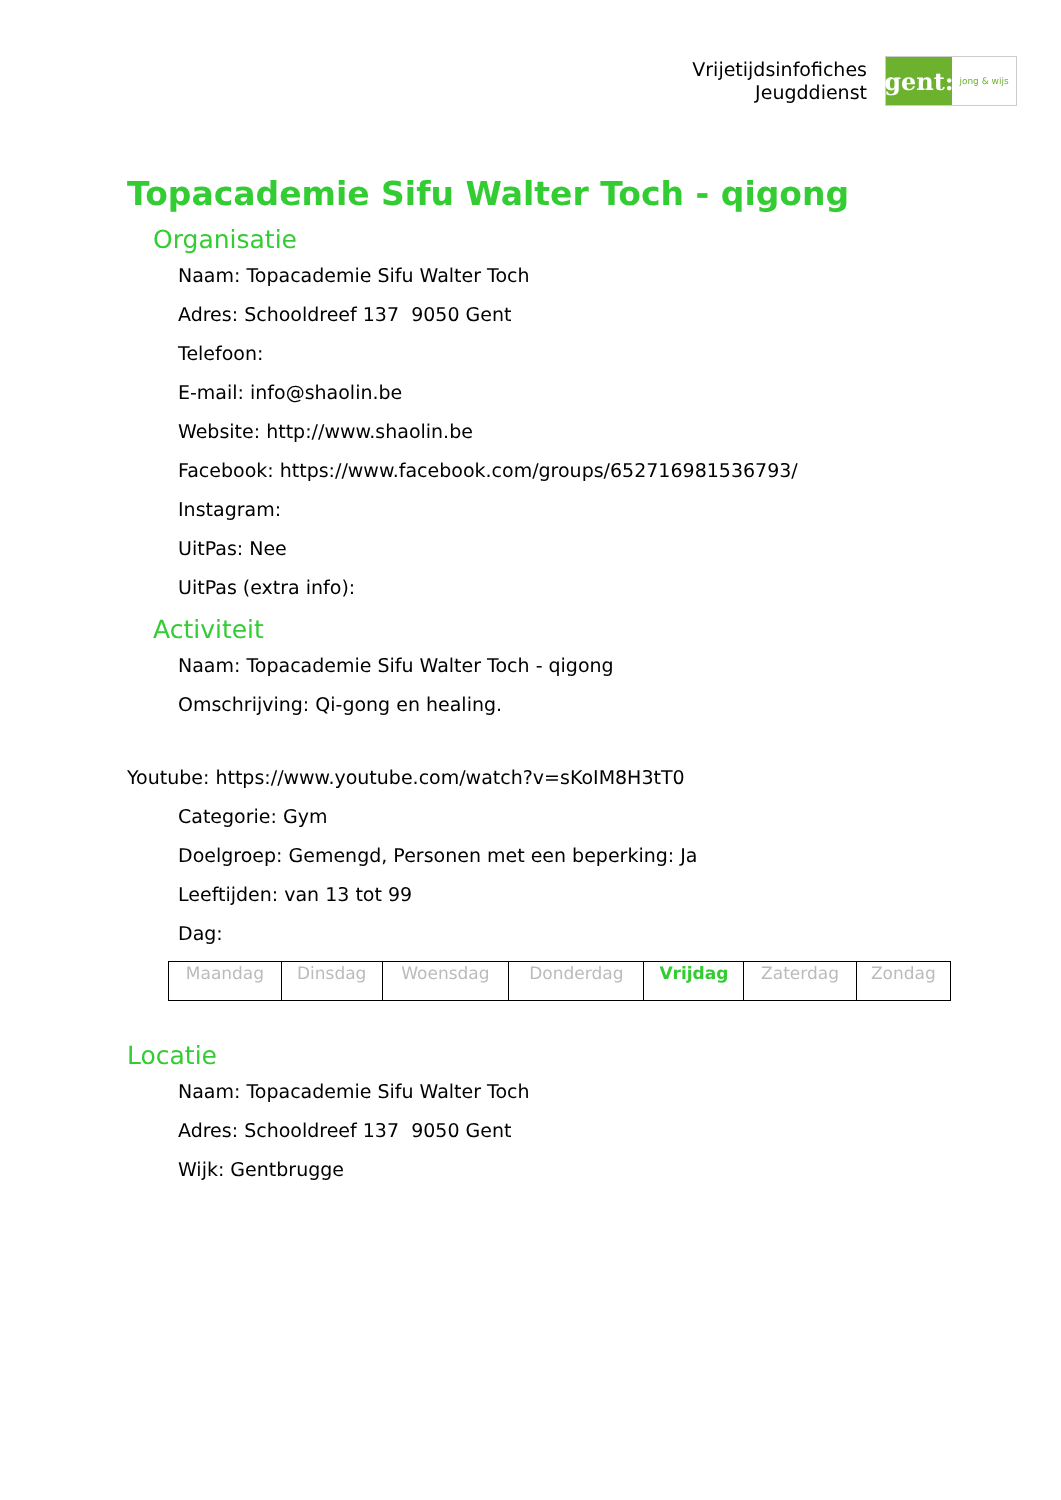Vrijetijdsinfofiches
Jeugddienst
gent:
jong & wijs
Topacademie Sifu Walter Toch - qigong
Organisatie
Naam: Topacademie Sifu Walter Toch
Adres: Schooldreef 137 9050 Gent
Telefoon:
E-mail: info@shaolin.be
Website: http://www.shaolin.be
Facebook: https://www.facebook.com/groups/652716981536793/
Instagram:
UitPas: Nee
UitPas (extra info):
Activiteit
Naam: Topacademie Sifu Walter Toch - qigong
Omschrijving: Qi-gong en healing.
Youtube: https://www.youtube.com/watch?v=sKoIM8H3tT0
Categorie: Gym
Doelgroep: Gemengd, Personen met een beperking: Ja
Leeftijden: van 13 tot 99
Dag:
| Maandag | Dinsdag | Woensdag | Donderdag | Vrijdag | Zaterdag | Zondag |
Locatie
Naam: Topacademie Sifu Walter Toch
Adres: Schooldreef 137 9050 Gent
Wijk: Gentbrugge